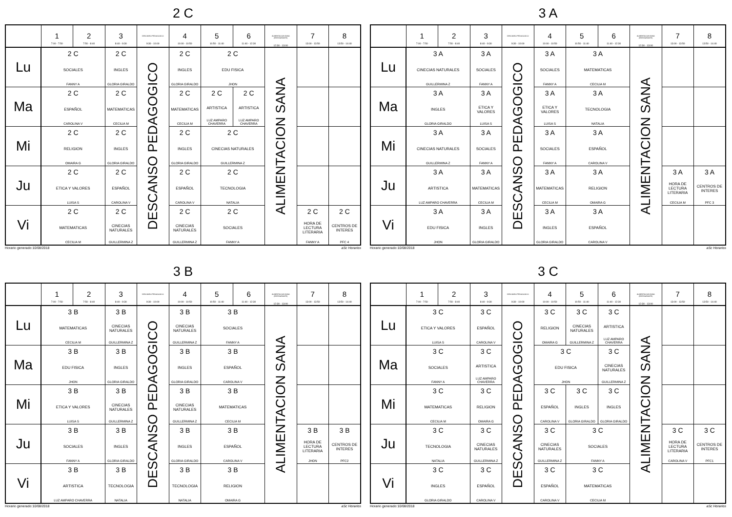2 C
| | 1 7:00 - 7:50 | 2 7:50 - 8:40 | 3 8:40 - 9:30 | DESCANSO PEDAGOGICO 9:30 - 10:00 | 4 10:00 - 10:50 | 5 10:50 - 11:40 | 6 11:40 - 12:30 | ALIMENTACION SANA (RESTAURANTE) 12:30 - 13:00 | 7 13:00 - 13:50 | 8 13:50 - 14:40 |
| --- | --- | --- | --- | --- | --- | --- | --- | --- | --- | --- |
| Lu | 2 C SOCIALES FANNY A | | 2 C INGLES GLORIA GIRALDO | DESCANSO PEDAGOGICO | 2 C INGLES GLORIA GIRALDO | 2 C EDU FISICA JHON | | ALIMENTACION SANA | | |
| Ma | 2 C ESPAÑOL CAROLINA V | | 2 C MATEMATICAS CECILIA M | | 2 C MATEMATICAS CECILIA M | 2 C ARTISTICA LUZ AMPARO CHAVERRA | 2 C ARTISTICA LUZ AMPARO CHAVERRA | | | |
| Mi | 2 C RELIGION OMAIRA G | | 2 C INGLES GLORIA GIRALDO | | 2 C INGLES GLORIA GIRALDO | 2 C CINECIAS NATURALES GUILLERMINA Z | | | | |
| Ju | 2 C ETICA Y VALORES LUISA S | | 2 C ESPAÑOL CAROLINA V | | 2 C ESPAÑOL CAROLINA V | 2 C TECNOLOGIA NATALIA | | | | |
| Vi | 2 C MATEMATICAS CECILIA M | | 2 C CINECIAS NATURALES GUILLERMINA Z | | 2 C CINECIAS NATURALES GUILLERMINA Z | 2 C SOCIALES FANNY A | | | 2 C HORA DE LECTURA LITERARIA FANNY A | 2 C CENTROS DE INTERES PFC 4 |
Horario generado:10/08/2018 aSc Horarios
3 A
| | 1 7:00 - 7:50 | 2 7:50 - 8:40 | 3 8:40 - 9:30 | DESCANSO PEDAGOGICO 9:30 - 10:00 | 4 10:00 - 10:50 | 5 10:50 - 11:40 | 6 11:40 - 12:30 | ALIMENTACION SANA (RESTAURANTE) 12:30 - 13:00 | 7 13:00 - 13:50 | 8 13:50 - 14:40 |
| --- | --- | --- | --- | --- | --- | --- | --- | --- | --- | --- |
| Lu | 3 A CINECIAS NATURALES GUILLERMINA Z | | 3 A SOCIALES FANNY A | DESCANSO PEDAGOGICO | 3 A SOCIALES FANNY A | 3 A MATEMATICAS CECILIA M | | ALIMENTACION SANA | | |
| Ma | 3 A INGLES GLORIA GIRALDO | | 3 A ETICA Y VALORES LUISA S | | 3 A ETICA Y VALORES LUISA S | 3 A TECNOLOGIA NATALIA | | | | |
| Mi | 3 A CINECIAS NATURALES GUILLERMINA Z | | 3 A SOCIALES FANNY A | | 3 A SOCIALES FANNY A | 3 A ESPAÑOL CAROLINA V | | | | |
| Ju | 3 A ARTISTICA LUZ AMPARO CHAVERRA | | 3 A MATEMATICAS CECILIA M | | 3 A MATEMATICAS CECILIA M | 3 A RELIGION OMAIRA G | | | 3 A HORA DE LECTURA LITERARIA CECILIA M | 3 A CENTROS DE INTERES PFC 3 |
| Vi | 3 A EDU FISICA JHON | | 3 A INGLES GLORIA GIRALDO | | 3 A INGLES GLORIA GIRALDO | 3 A ESPAÑOL CAROLINA V | | | | |
Horario generado:10/08/2018 aSc Horarios
3 B
| | 1 7:00 - 7:50 | 2 7:50 - 8:40 | 3 8:40 - 9:30 | DESCANSO PEDAGOGICO 9:30 - 10:00 | 4 10:00 - 10:50 | 5 10:50 - 11:40 | 6 11:40 - 12:30 | ALIMENTACION SANA (RESTAURANTE) 12:30 - 13:00 | 7 13:00 - 13:50 | 8 13:50 - 14:40 |
| --- | --- | --- | --- | --- | --- | --- | --- | --- | --- | --- |
| Lu | 3 B MATEMATICAS CECILIA M | | 3 B CINECIAS NATURALES GUILLERMINA Z | DESCANSO PEDAGOGICO | 3 B CINECIAS NATURALES GUILLERMINA Z | 3 B SOCIALES FANNY A | | ALIMENTACION SANA | | |
| Ma | 3 B EDU FISICA JHON | | 3 B INGLES GLORIA GIRALDO | | 3 B INGLES GLORIA GIRALDO | 3 B ESPAÑOL CAROLINA V | | | | |
| Mi | 3 B ETICA Y VALORES LUISA S | | 3 B CINECIAS NATURALES GUILLERMINA Z | | 3 B CINECIAS NATURALES GUILLERMINA Z | 3 B MATEMATICAS CECILIA M | | | | |
| Ju | 3 B SOCIALES FANNY A | | 3 B INGLES GLORIA GIRALDO | | 3 B INGLES GLORIA GIRALDO | 3 B ESPAÑOL CAROLINA V | | | 3 B HORA DE LECTURA LITERARIA JHON | 3 B CENTROS DE INTERES PFC2 |
| Vi | 3 B ARTISTICA LUZ AMPARO CHAVERRA | | 3 B TECNOLOGIA NATALIA | | 3 B TECNOLOGIA NATALIA | 3 B RELIGION OMAIRA G | | | | |
Horario generado:10/08/2018 aSc Horarios
3 C
| | 1 7:00 - 7:50 | 2 7:50 - 8:40 | 3 8:40 - 9:30 | DESCANSO PEDAGOGICO 9:30 - 10:00 | 4 10:00 - 10:50 | 5 10:50 - 11:40 | 6 11:40 - 12:30 | ALIMENTACION SANA (RESTAURANTE) 12:30 - 13:00 | 7 13:00 - 13:50 | 8 13:50 - 14:40 |
| --- | --- | --- | --- | --- | --- | --- | --- | --- | --- | --- |
| Lu | 3 C ETICA Y VALORES LUISA S | | 3 C ESPAÑOL CAROLINA V | DESCANSO PEDAGOGICO | 3 C RELIGION OMAIRA G | 3 C CINECIAS NATURALES GUILLERMINA Z | 3 C ARTISTICA LUZ AMPARO CHAVERRA | ALIMENTACION SANA | | |
| Ma | 3 C SOCIALES FANNY A | | 3 C ARTISTICA LUZ AMPARO CHAVERRA | | 3 C EDU FISICA JHON | | 3 C CINECIAS NATURALES GUILLERMINA Z | | | |
| Mi | 3 C MATEMATICAS CECILIA M | | 3 C RELIGION OMAIRA G | | 3 C ESPAÑOL CAROLINA V | 3 C INGLES GLORIA GIRALDO | 3 C INGLES GLORIA GIRALDO | | | |
| Ju | 3 C TECNOLOGIA NATALIA | | 3 C CINECIAS NATURALES GUILLERMINA Z | | 3 C CINECIAS NATURALES GUILLERMINA Z | 3 C SOCIALES FANNY A | | | 3 C HORA DE LECTURA LITERARIA CAROLINA V | 3 C CENTROS DE INTERES PFC1 |
| Vi | 3 C INGLES GLORIA GIRALDO | | 3 C ESPAÑOL CAROLINA V | | 3 C ESPAÑOL CAROLINA V | 3 C MATEMATICAS CECILIA M | | | | |
Horario generado:10/08/2018 aSc Horarios